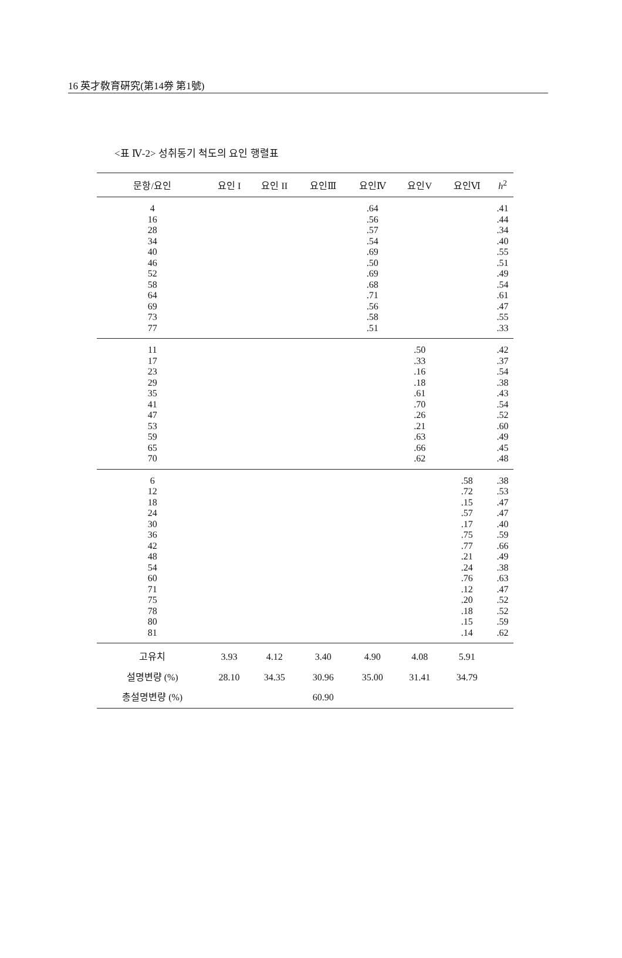16 英才敎育硏究(第14券 第1號)
<표 Ⅳ-2> 성취동기 척도의 요인 행렬표
| 문항/요인 | 요인 I | 요인 II | 요인Ⅲ | 요인Ⅳ | 요인V | 요인Ⅵ | h<sup>2</sup> |
| --- | --- | --- | --- | --- | --- | --- | --- |
| 4 16 28 34 40 46 52 58 64 69 73 77 | | | | .64 .56 .57 .54 .69 .50 .69 .68 .71 .56 .58 .51 | | | .41 .44 .34 .40 .55 .51 .49 .54 .61 .47 .55 .33 |
| 11 17 23 29 35 41 47 53 59 65 70 | | | | | .50 .33 .16 .18 .61 .70 .26 .21 .63 .66 .62 | | .42 .37 .54 .38 .43 .54 .52 .60 .49 .45 .48 |
| 6 12 18 24 30 36 42 48 54 60 71 75 78 80 81 | | | | | | .58 .72 .15 .57 .17 .75 .77 .21 .24 .76 .12 .20 .18 .15 .14 | .38 .53 .47 .47 .40 .59 .66 .49 .38 .63 .47 .52 .52 .59 .62 |
| 고유치 | 3.93 | 4.12 | 3.40 | 4.90 | 4.08 | 5.91 | |
| 설명변량 (%) | 28.10 | 34.35 | 30.96 | 35.00 | 31.41 | 34.79 | |
| 총설명변량 (%) | | | 60.90 | | | | |